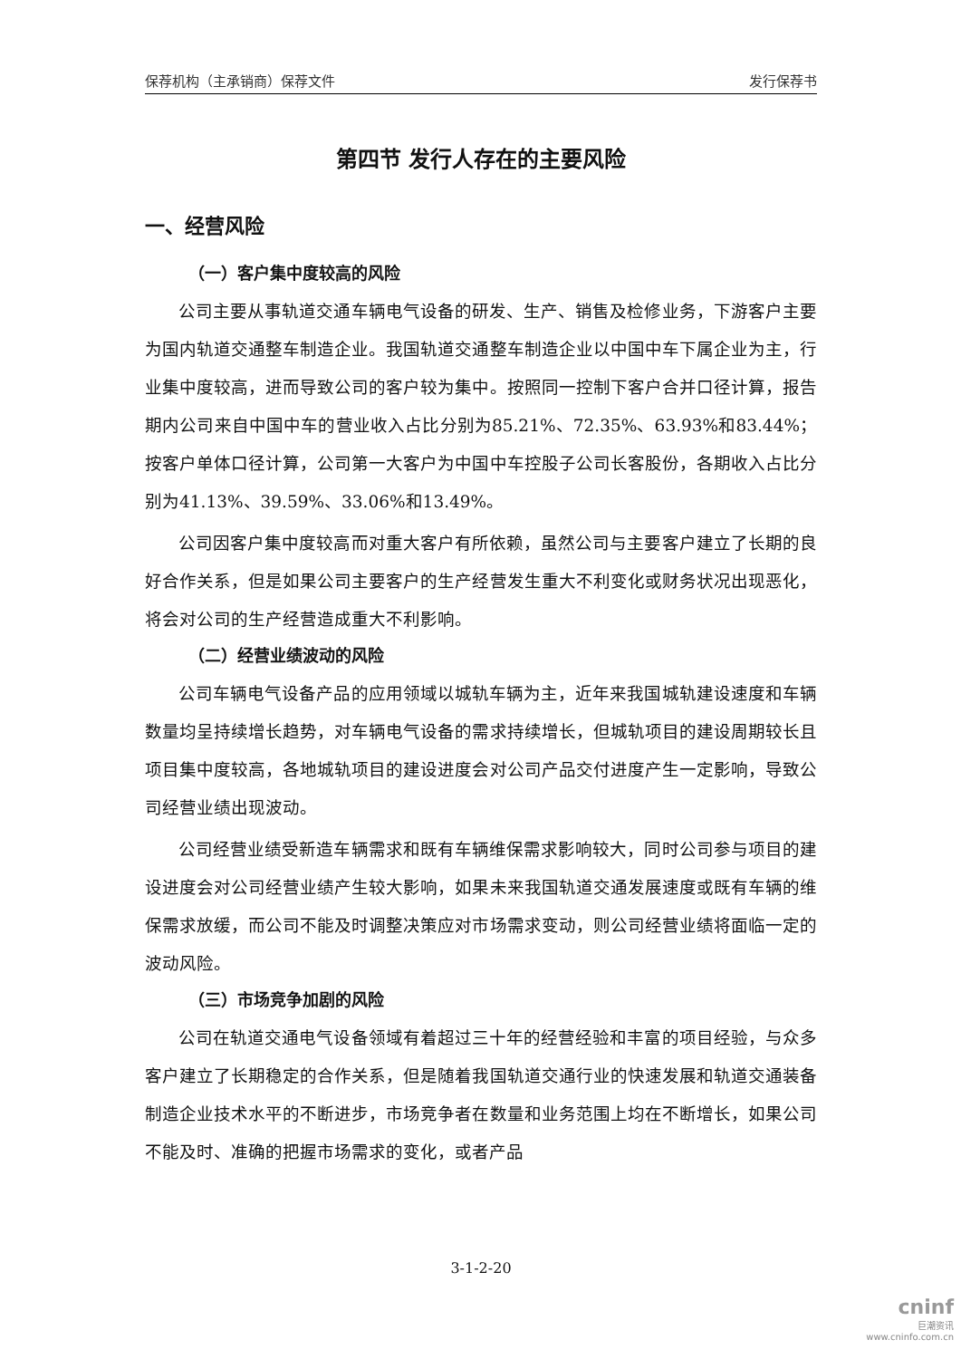保荐机构（主承销商）保荐文件 发行保荐书
第四节 发行人存在的主要风险
一、经营风险
（一）客户集中度较高的风险
公司主要从事轨道交通车辆电气设备的研发、生产、销售及检修业务，下游客户主要为国内轨道交通整车制造企业。我国轨道交通整车制造企业以中国中车下属企业为主，行业集中度较高，进而导致公司的客户较为集中。按照同一控制下客户合并口径计算，报告期内公司来自中国中车的营业收入占比分别为85.21%、72.35%、63.93%和83.44%；按客户单体口径计算，公司第一大客户为中国中车控股子公司长客股份，各期收入占比分别为41.13%、39.59%、33.06%和13.49%。
公司因客户集中度较高而对重大客户有所依赖，虽然公司与主要客户建立了长期的良好合作关系，但是如果公司主要客户的生产经营发生重大不利变化或财务状况出现恶化，将会对公司的生产经营造成重大不利影响。
（二）经营业绩波动的风险
公司车辆电气设备产品的应用领域以城轨车辆为主，近年来我国城轨建设速度和车辆数量均呈持续增长趋势，对车辆电气设备的需求持续增长，但城轨项目的建设周期较长且项目集中度较高，各地城轨项目的建设进度会对公司产品交付进度产生一定影响，导致公司经营业绩出现波动。
公司经营业绩受新造车辆需求和既有车辆维保需求影响较大，同时公司参与项目的建设进度会对公司经营业绩产生较大影响，如果未来我国轨道交通发展速度或既有车辆的维保需求放缓，而公司不能及时调整决策应对市场需求变动，则公司经营业绩将面临一定的波动风险。
（三）市场竞争加剧的风险
公司在轨道交通电气设备领域有着超过三十年的经营经验和丰富的项目经验，与众多客户建立了长期稳定的合作关系，但是随着我国轨道交通行业的快速发展和轨道交通装备制造企业技术水平的不断进步，市场竞争者在数量和业务范围上均在不断增长，如果公司不能及时、准确的把握市场需求的变化，或者产品
3-1-2-20
cninf
巨潮资讯
www.cninfo.com.cn